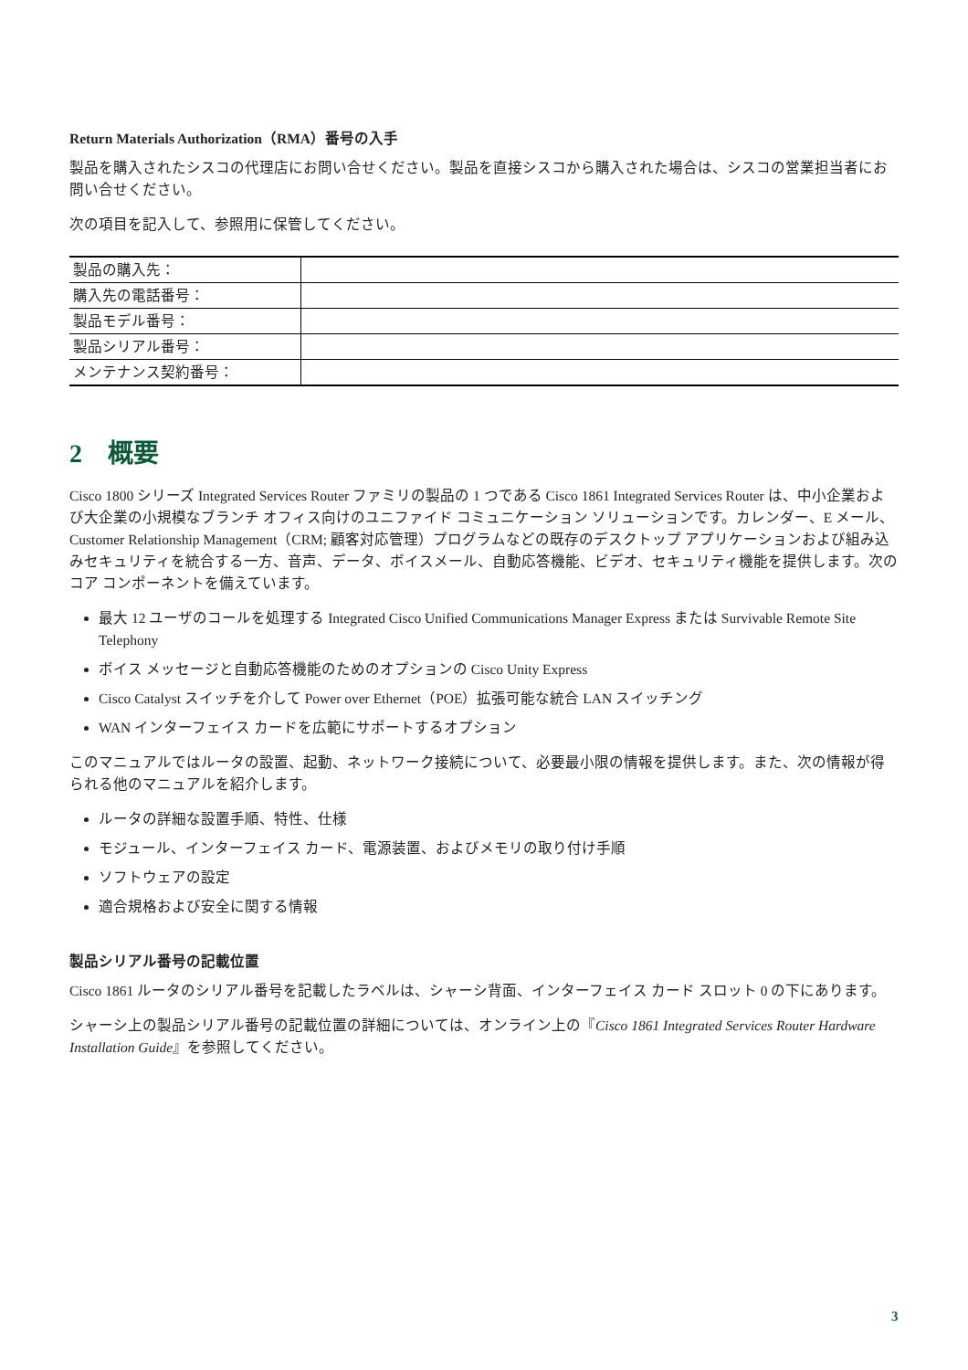Return Materials Authorization（RMA）番号の入手
製品を購入されたシスコの代理店にお問い合せください。製品を直接シスコから購入された場合は、シスコの営業担当者にお問い合せください。
次の項目を記入して、参照用に保管してください。
| 製品の購入先： | |
| 購入先の電話番号： | |
| 製品モデル番号： | |
| 製品シリアル番号： | |
| メンテナンス契約番号： | |
2　概要
Cisco 1800 シリーズ Integrated Services Router ファミリの製品の 1 つである Cisco 1861 Integrated Services Router は、中小企業および大企業の小規模なブランチ オフィス向けのユニファイド コミュニケーション ソリューションです。カレンダー、E メール、Customer Relationship Management（CRM; 顧客対応管理）プログラムなどの既存のデスクトップ アプリケーションおよび組み込みセキュリティを統合する一方、音声、データ、ボイスメール、自動応答機能、ビデオ、セキュリティ機能を提供します。次のコア コンポーネントを備えています。
最大 12 ユーザのコールを処理する Integrated Cisco Unified Communications Manager Express または Survivable Remote Site Telephony
ボイス メッセージと自動応答機能のためのオプションの Cisco Unity Express
Cisco Catalyst スイッチを介して Power over Ethernet（POE）拡張可能な統合 LAN スイッチング
WAN インターフェイス カードを広範にサポートするオプション
このマニュアルではルータの設置、起動、ネットワーク接続について、必要最小限の情報を提供します。また、次の情報が得られる他のマニュアルを紹介します。
ルータの詳細な設置手順、特性、仕様
モジュール、インターフェイス カード、電源装置、およびメモリの取り付け手順
ソフトウェアの設定
適合規格および安全に関する情報
製品シリアル番号の記載位置
Cisco 1861 ルータのシリアル番号を記載したラベルは、シャーシ背面、インターフェイス カード スロット 0 の下にあります。
シャーシ上の製品シリアル番号の記載位置の詳細については、オンライン上の『Cisco 1861 Integrated Services Router Hardware Installation Guide』を参照してください。
3